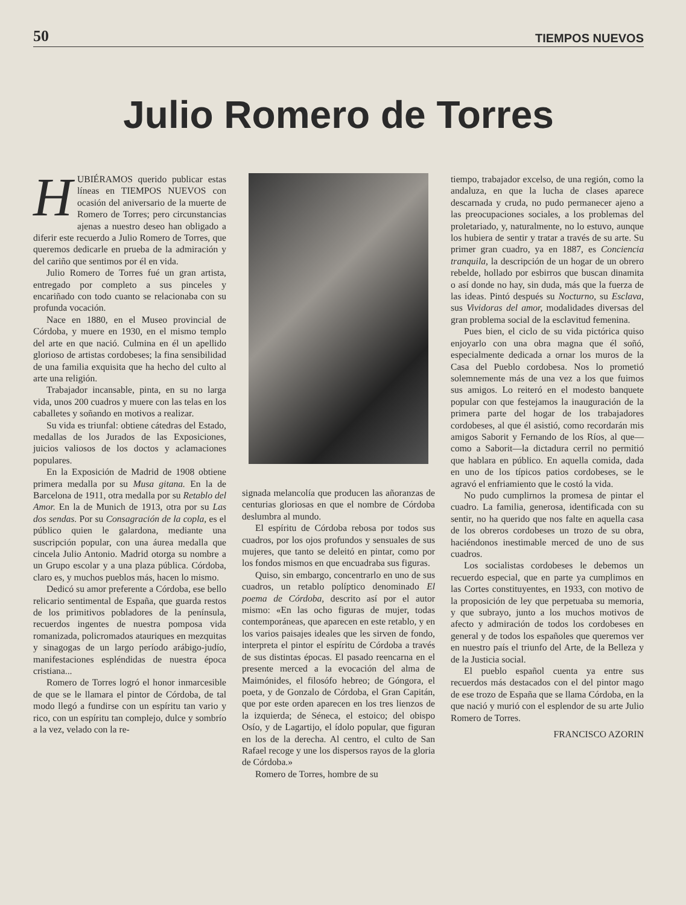50 TIEMPOS NUEVOS
Julio Romero de Torres
HUBIÉRAMOS querido publicar estas líneas en TIEMPOS NUEVOS con ocasión del aniversario de la muerte de Romero de Torres; pero circunstancias ajenas a nuestro deseo han obligado a diferir este recuerdo a Julio Romero de Torres, que queremos dedicarle en prueba de la admiración y del cariño que sentimos por él en vida.
Julio Romero de Torres fué un gran artista, entregado por completo a sus pinceles y encariñado con todo cuanto se relacionaba con su profunda vocación.
Nace en 1880, en el Museo provincial de Córdoba, y muere en 1930, en el mismo templo del arte en que nació. Culmina en él un apellido glorioso de artistas cordobeses; la fina sensibilidad de una familia exquisita que ha hecho del culto al arte una religión.
Trabajador incansable, pinta, en su no larga vida, unos 200 cuadros y muere con las telas en los caballetes y soñando en motivos a realizar.
Su vida es triunfal: obtiene cátedras del Estado, medallas de los Jurados de las Exposiciones, juicios valiosos de los doctos y aclamaciones populares.
En la Exposición de Madrid de 1908 obtiene primera medalla por su Musa gitana. En la de Barcelona de 1911, otra medalla por su Retablo del Amor. En la de Munich de 1913, otra por su Las dos sendas. Por su Consagración de la copla, es el público quien le galardona, mediante una suscripción popular, con una áurea medalla que cincela Julio Antonio. Madrid otorga su nombre a un Grupo escolar y a una plaza pública. Córdoba, claro es, y muchos pueblos más, hacen lo mismo.
Dedicó su amor preferente a Córdoba, ese bello relicario sentimental de España, que guarda restos de los primitivos pobladores de la península, recuerdos ingentes de nuestra pomposa vida romanizada, policromados atauriques en mezquitas y sinagogas de un largo período arábigo-judío, manifestaciones espléndidas de nuestra época cristiana...
Romero de Torres logró el honor inmarcesible de que se le llamara el pintor de Córdoba, de tal modo llegó a fundirse con un espíritu tan vario y rico, con un espíritu tan complejo, dulce y sombrío a la vez, velado con la re-
signada melancolía que producen las añoranzas de centurias gloriosas en que el nombre de Córdoba deslumbra al mundo.
El espíritu de Córdoba rebosa por todos sus cuadros, por los ojos profundos y sensuales de sus mujeres, que tanto se deleitó en pintar, como por los fondos mismos en que encuadraba sus figuras.
Quiso, sin embargo, concentrarlo en uno de sus cuadros, un retablo polípticо denominado El poema de Córdoba, descrito así por el autor mismo: «En las ocho figuras de mujer, todas contemporáneas, que aparecen en este retablo, y en los varios paisajes ideales que les sirven de fondo, interpreta el pintor el espíritu de Córdoba a través de sus distintas épocas. El pasado reencarna en el presente merced a la evocación del alma de Maimónides, el filosófo hebreo; de Góngora, el poeta, y de Gonzalo de Córdoba, el Gran Capitán, que por este orden aparecen en los tres lienzos de la izquierda; de Séneca, el estoico; del obispo Osío, y de Lagartijo, el ídolo popular, que figuran en los de la derecha. Al centro, el culto de San Rafael recoge y une los dispersos rayos de la gloria de Córdoba.»
Romero de Torres, hombre de su
tiempo, trabajador excelso, de una región, como la andaluza, en que la lucha de clases aparece descarnada y cruda, no pudo permanecer ajeno a las preocupaciones sociales, a los problemas del proletariado, y, naturalmente, no lo estuvo, aunque los hubiera de sentir y tratar a través de su arte. Su primer gran cuadro, ya en 1887, es Conciencia tranquila, la descripción de un hogar de un obrero rebelde, hollado por esbirros que buscan dinamita o así donde no hay, sin duda, más que la fuerza de las ideas. Pintó después su Nocturno, su Esclava, sus Vividoras del amor, modalidades diversas del gran problema social de la esclavitud femenina.
Pues bien, el ciclo de su vida pictórica quiso enjoyarlo con una obra magna que él soñó, especialmente dedicada a ornar los muros de la Casa del Pueblo cordobesa. Nos lo prometió solemnemente más de una vez a los que fuimos sus amigos. Lo reiteró en el modesto banquete popular con que festejamos la inauguración de la primera parte del hogar de los trabajadores cordobeses, al que él asistió, como recordarán mis amigos Saborit y Fernando de los Ríos, al que—como a Saborit—la dictadura cerril no permitió que hablara en público. En aquella comida, dada en uno de los típicos patios cordobeses, se le agravó el enfriamiento que le costó la vida.
No pudo cumplirnos la promesa de pintar el cuadro. La familia, generosa, identificada con su sentir, no ha querido que nos falte en aquella casa de los obreros cordobeses un trozo de su obra, haciéndonos inestimable merced de uno de sus cuadros.
Los socialistas cordobeses le debemos un recuerdo especial, que en parte ya cumplimos en las Cortes constituyentes, en 1933, con motivo de la proposición de ley que perpetuaba su memoria, y que subrayo, junto a los muchos motivos de afecto y admiración de todos los cordobeses en general y de todos los españoles que queremos ver en nuestro país el triunfo del Arte, de la Belleza y de la Justicia social.
El pueblo español cuenta ya entre sus recuerdos más destacados con el del pintor mago de ese trozo de España que se llama Córdoba, en la que nació y murió con el esplendor de su arte Julio Romero de Torres.
FRANCISCO AZORIN